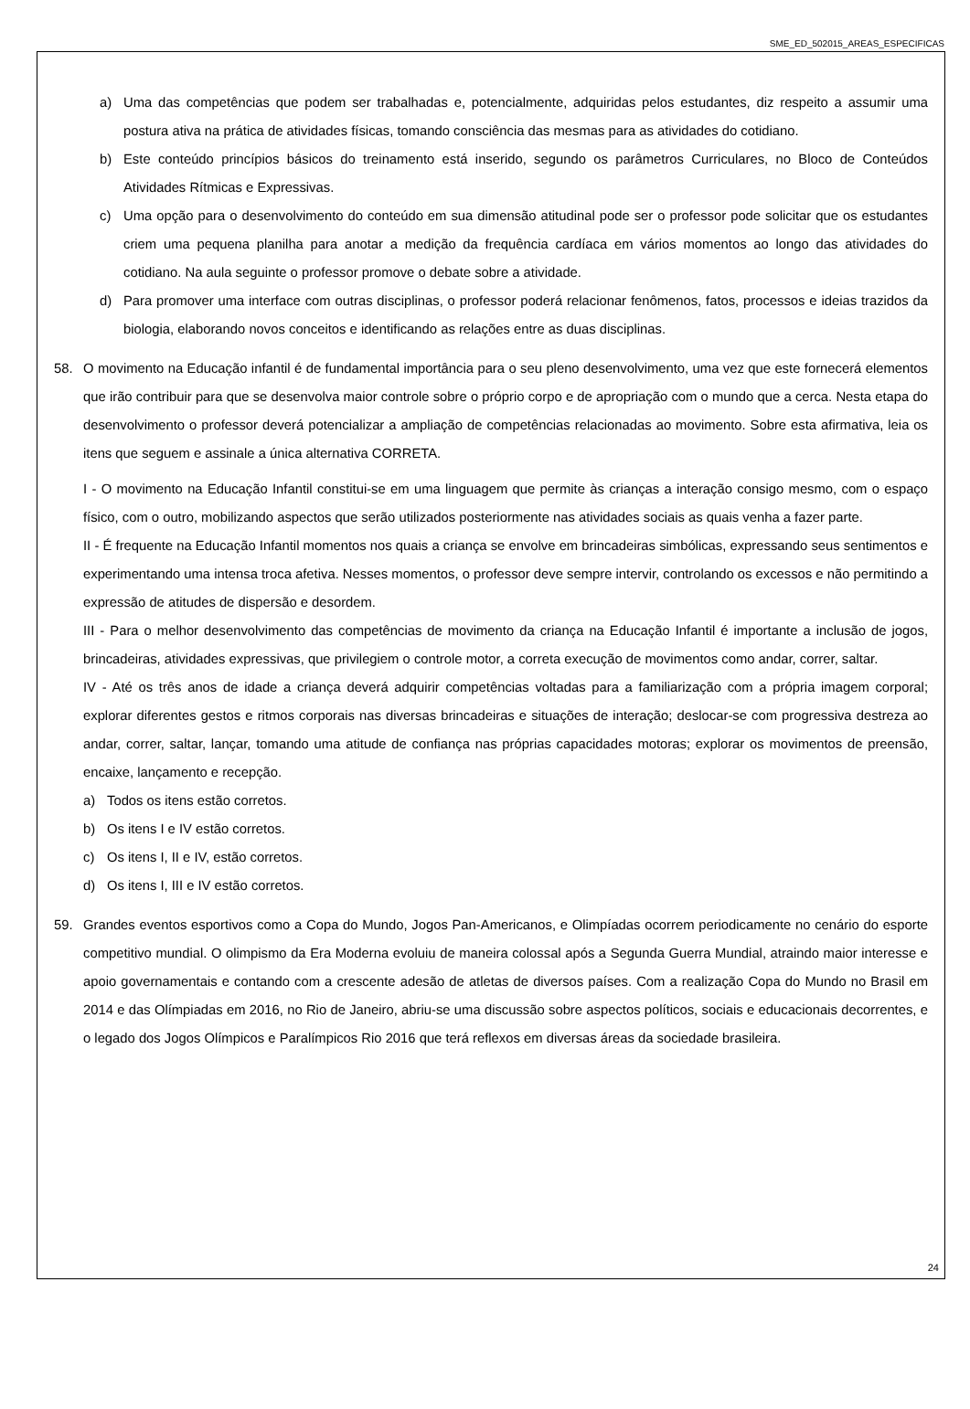SME_ED_502015_AREAS_ESPECIFICAS
a) Uma das competências que podem ser trabalhadas e, potencialmente, adquiridas pelos estudantes, diz respeito a assumir uma postura ativa na prática de atividades físicas, tomando consciência das mesmas para as atividades do cotidiano.
b) Este conteúdo princípios básicos do treinamento está inserido, segundo os parâmetros Curriculares, no Bloco de Conteúdos Atividades Rítmicas e Expressivas.
c) Uma opção para o desenvolvimento do conteúdo em sua dimensão atitudinal pode ser o professor pode solicitar que os estudantes criem uma pequena planilha para anotar a medição da frequência cardíaca em vários momentos ao longo das atividades do cotidiano. Na aula seguinte o professor promove o debate sobre a atividade.
d) Para promover uma interface com outras disciplinas, o professor poderá relacionar fenômenos, fatos, processos e ideias trazidos da biologia, elaborando novos conceitos e identificando as relações entre as duas disciplinas.
58. O movimento na Educação infantil é de fundamental importância para o seu pleno desenvolvimento, uma vez que este fornecerá elementos que irão contribuir para que se desenvolva maior controle sobre o próprio corpo e de apropriação com o mundo que a cerca. Nesta etapa do desenvolvimento o professor deverá potencializar a ampliação de competências relacionadas ao movimento. Sobre esta afirmativa, leia os itens que seguem e assinale a única alternativa CORRETA.
I - O movimento na Educação Infantil constitui-se em uma linguagem que permite às crianças a interação consigo mesmo, com o espaço físico, com o outro, mobilizando aspectos que serão utilizados posteriormente nas atividades sociais as quais venha a fazer parte.
II - É frequente na Educação Infantil momentos nos quais a criança se envolve em brincadeiras simbólicas, expressando seus sentimentos e experimentando uma intensa troca afetiva. Nesses momentos, o professor deve sempre intervir, controlando os excessos e não permitindo a expressão de atitudes de dispersão e desordem.
III - Para o melhor desenvolvimento das competências de movimento da criança na Educação Infantil é importante a inclusão de jogos, brincadeiras, atividades expressivas, que privilegiem o controle motor, a correta execução de movimentos como andar, correr, saltar.
IV - Até os três anos de idade a criança deverá adquirir competências voltadas para a familiarização com a própria imagem corporal; explorar diferentes gestos e ritmos corporais nas diversas brincadeiras e situações de interação; deslocar-se com progressiva destreza ao andar, correr, saltar, lançar, tomando uma atitude de confiança nas próprias capacidades motoras; explorar os movimentos de preensão, encaixe, lançamento e recepção.
a) Todos os itens estão corretos.
b) Os itens I e IV estão corretos.
c) Os itens I, II e IV, estão corretos.
d) Os itens I, III e IV estão corretos.
59. Grandes eventos esportivos como a Copa do Mundo, Jogos Pan-Americanos, e Olimpíadas ocorrem periodicamente no cenário do esporte competitivo mundial. O olimpismo da Era Moderna evoluiu de maneira colossal após a Segunda Guerra Mundial, atraindo maior interesse e apoio governamentais e contando com a crescente adesão de atletas de diversos países. Com a realização Copa do Mundo no Brasil em 2014 e das Olímpiadas em 2016, no Rio de Janeiro, abriu-se uma discussão sobre aspectos políticos, sociais e educacionais decorrentes, e o legado dos Jogos Olímpicos e Paralímpicos Rio 2016 que terá reflexos em diversas áreas da sociedade brasileira.
24